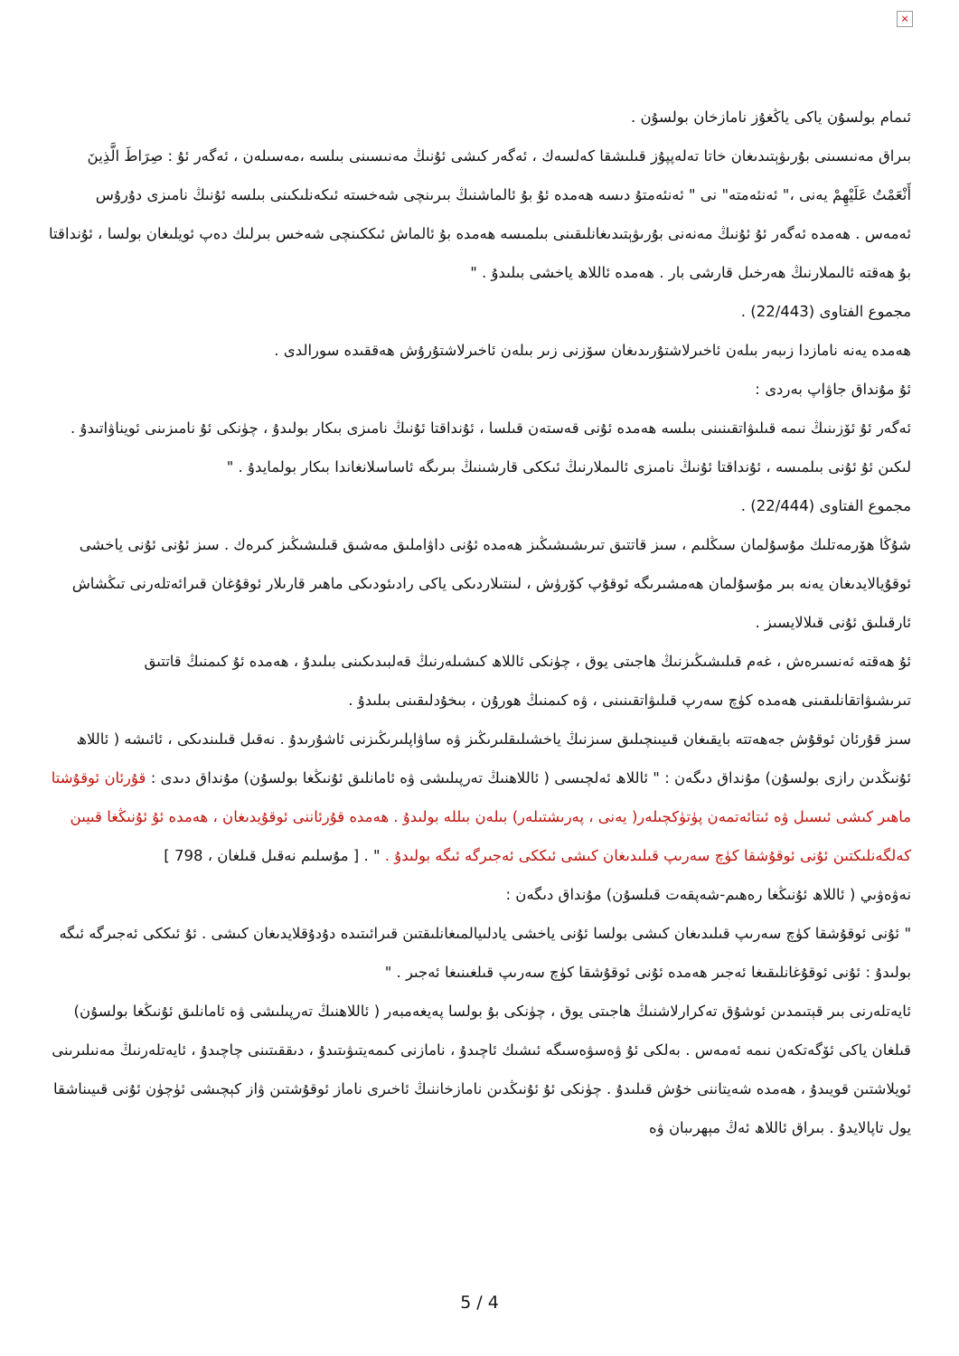×
ئىمام بولسۇن ياكى ياڭغۇز نامازخان بولسۇن .
بىراق مەنىسىنى بۇرىۋېتىدىغان خاتا تەلەپپۇز قىلىشقا كەلسەك ، ئەگەر كىشى ئۇنىڭ مەنىسىنى بىلسە ،مەسىلەن ، ئەگەر ئۇ : صِرَاطَ الَّذِينَ أَنْعَمْتُ عَلَيْهِمْ يەنى ،" ئەنئەمتە" نى " ئەنئەمتۇ دىسە ھەمدە ئۇ بۇ ئالماشنىڭ بىرىنچى شەخستە ئىكەنلىكىنى بىلسە ئۇنىڭ نامىزى دۇرۇس ئەمەس . ھەمدە ئەگەر ئۇ ئۇنىڭ مەنەنى بۇرىۋېتىدىغانلىقىنى بىلمىسە ھەمدە بۇ ئالماش ئىككىنچى شەخس بىرلىك دەپ ئويلىغان بولسا ، ئۇنداقتا بۇ ھەقتە ئالىملارنىڭ ھەرخىل قارشى بار . ھەمدە ئاللاھ ياخشى بىلىدۇ . "
مجموع الفتاوى (22/443) .
ھەمدە يەنە نامازدا زىبەر بىلەن ئاخىرلاشتۇرىدىغان سۆزنى زىر بىلەن ئاخىرلاشتۇرۇش ھەققىدە سورالدى .
ئۇ مۇنداق جاۋاپ بەردى :
ئەگەر ئۇ ئۆزىنىڭ نىمە قىلىۋاتقىنىنى بىلسە ھەمدە ئۇنى قەستەن قىلسا ، ئۇنداقتا ئۇنىڭ نامىزى بىكار بولىدۇ ، چۈنكى ئۇ نامىزىنى ئويناۋاتىدۇ . لىكىن ئۇ ئۇنى بىلمىسە ، ئۇنداقتا ئۇنىڭ نامىزى ئالىملارنىڭ ئىككى قارشىنىڭ بىرىگە ئاساسلانغاندا بىكار بولمايدۇ . "
مجموع الفتاوى (22/444) .
شۇڭا ھۆرمەتلىك مۇسۇلمان سىڭلىم ، سىز قاتتىق تىرىشىشىڭىز ھەمدە ئۇنى داۋاملىق مەشىق قىلىشىڭىز كىرەك . سىز ئۇنى ئۇنى ياخشى ئوقۇيالايدىغان يەنە بىر مۇسۇلمان ھەمشىرىگە ئوقۇپ كۆرۈش ، لىنتىلاردىكى ياكى رادىئودىكى ماھىر قارىلار ئوقۇغان قىرائەتلەرنى تىڭشاش ئارقىلىق ئۇنى قىلالايسىز .
ئۇ ھەقتە ئەنسىرەش ، غەم قىلىشىڭىزنىڭ ھاجىتى يوق ، چۈنكى ئاللاھ كىشىلەرنىڭ قەلبىدىكىنى بىلىدۇ ، ھەمدە ئۇ كىمنىڭ قاتتىق تىرىشىۋاتقانلىقىنى ھەمدە كۈچ سەرپ قىلىۋاتقىنىنى ، ۋە كىمنىڭ ھورۇن ، بىخۇدلىقىنى بىلىدۇ .
سىز قۇرئان ئوقۇش جەھەتتە بايقىغان قىيىنچىلىق سىزنىڭ ياخشىلىقلىرىڭىز ۋە ساۋاپلىرىڭىزنى ئاشۇرىدۇ . نەقىل قىلىندىكى ، ئائىشە ( ئاللاھ ئۇنىڭدىن رازى بولسۇن) مۇنداق دىگەن : " ئاللاھ ئەلچىسى ( ئاللاھنىڭ تەرپىلىشى ۋە ئامانلىق ئۇنىڭغا بولسۇن) مۇنداق دىدى : قۇرئان ئوقۇشتا ماھىر كىشى ئىسىل ۋە ئىتائەتمەن پۈتۈكچىلەر( يەنى ، پەرىشتىلەر) بىلەن بىللە بولىدۇ . ھەمدە قۇرئاننى ئوقۇيدىغان ، ھەمدە ئۇ ئۇنىڭغا قىيىن كەلگەنلىكتىن ئۇنى ئوقۇشقا كۈچ سەرىپ قىلىدىغان كىشى ئىككى ئەجىرگە ئىگە بولىدۇ . " . [ مۇسلىم نەقىل قىلغان ، 798 ]
نەۋەۋىي ( ئاللاھ ئۇنىڭغا رەھىم-شەپقەت قىلسۇن) مۇنداق دىگەن :
" ئۇنى ئوقۇشقا كۈچ سەرىپ قىلىدىغان كىشى بولسا ئۇنى ياخشى يادلىيالمىغانلىقتىن قىرائىتىدە دۇدۇقلايدىغان كىشى . ئۇ ئىككى ئەجىرگە ئىگە بولىدۇ : ئۇنى ئوقۇغانلىقىغا ئەجىر ھەمدە ئۇنى ئوقۇشقا كۈچ سەرىپ قىلغىنىغا ئەجىر . "
ئايەتلەرنى بىر قېتىمدىن ئوشۇق تەكرارلاشنىڭ ھاجىتى يوق ، چۈنكى بۇ بولسا پەيغەمبەر ( ئاللاھنىڭ تەرپىلىشى ۋە ئامانلىق ئۇنىڭغا بولسۇن) قىلغان ياكى ئۆگەتكەن نىمە ئەمەس . بەلكى ئۇ ۋەسۋەسىگە ئىشىك ئاچىدۇ ، نامازنى كىمەيتىۋىتىدۇ ، دىققىتىنى چاچىدۇ ، ئايەتلەرنىڭ مەنىلىرىنى ئويلاشتىن قويىدۇ ، ھەمدە شەيتاننى خۇش قىلىدۇ . چۈنكى ئۇ ئۇنىڭدىن نامازخاننىڭ ئاخىرى ناماز ئوقۇشتىن ۋاز كېچىشى ئۈچۈن ئۇنى قىيىناشقا يول تاپالايدۇ . بىراق ئاللاھ ئەڭ مېھرىبان ۋە
5 / 4